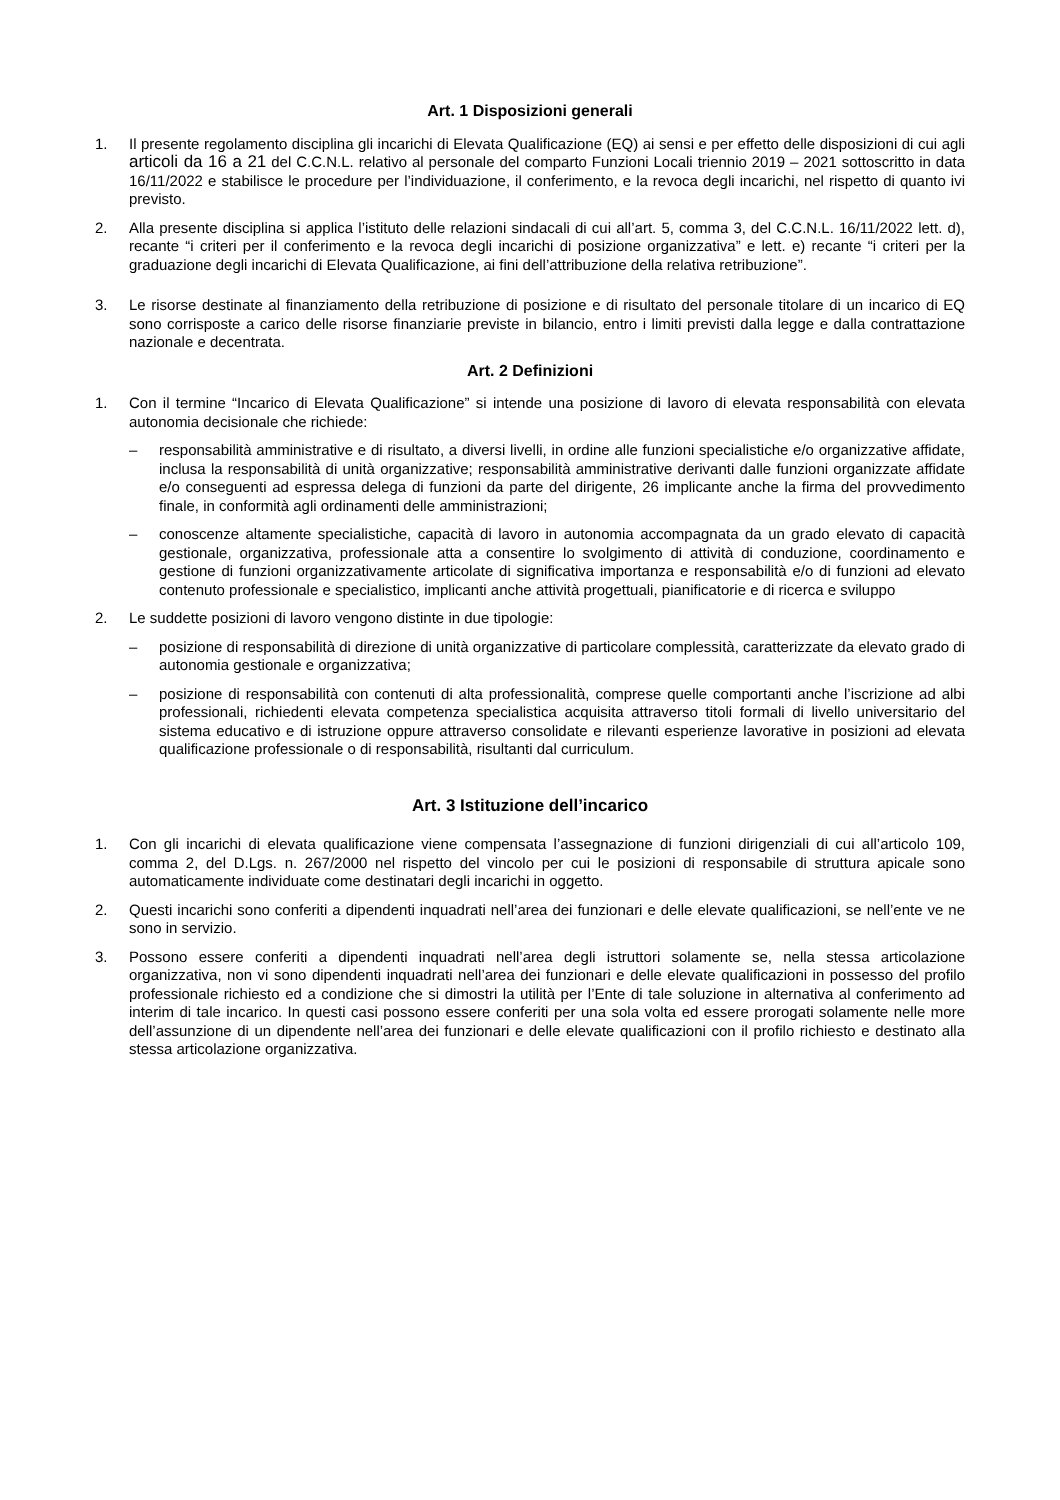Art. 1 Disposizioni generali
1. Il presente regolamento disciplina gli incarichi di Elevata Qualificazione (EQ) ai sensi e per effetto delle disposizioni di cui agli articoli da 16 a 21 del C.C.N.L. relativo al personale del comparto Funzioni Locali triennio 2019 – 2021 sottoscritto in data 16/11/2022 e stabilisce le procedure per l’individuazione, il conferimento, e la revoca degli incarichi, nel rispetto di quanto ivi previsto.
2. Alla presente disciplina si applica l’istituto delle relazioni sindacali di cui all’art. 5, comma 3, del C.C.N.L. 16/11/2022 lett. d), recante “i criteri per il conferimento e la revoca degli incarichi di posizione organizzativa” e lett. e) recante “i criteri per la graduazione degli incarichi di Elevata Qualificazione, ai fini dell’attribuzione della relativa retribuzione”.
3. Le risorse destinate al finanziamento della retribuzione di posizione e di risultato del personale titolare di un incarico di EQ sono corrisposte a carico delle risorse finanziarie previste in bilancio, entro i limiti previsti dalla legge e dalla contrattazione nazionale e decentrata.
Art. 2 Definizioni
1. Con il termine “Incarico di Elevata Qualificazione” si intende una posizione di lavoro di elevata responsabilità con elevata autonomia decisionale che richiede:
– responsabilità amministrative e di risultato, a diversi livelli, in ordine alle funzioni specialistiche e/o organizzative affidate, inclusa la responsabilità di unità organizzative; responsabilità amministrative derivanti dalle funzioni organizzate affidate e/o conseguenti ad espressa delega di funzioni da parte del dirigente, 26 implicante anche la firma del provvedimento finale, in conformità agli ordinamenti delle amministrazioni;
– conoscenze altamente specialistiche, capacità di lavoro in autonomia accompagnata da un grado elevato di capacità gestionale, organizzativa, professionale atta a consentire lo svolgimento di attività di conduzione, coordinamento e gestione di funzioni organizzativamente articolate di significativa importanza e responsabilità e/o di funzioni ad elevato contenuto professionale e specialistico, implicanti anche attività progettuali, pianificatorie e di ricerca e sviluppo
2. Le suddette posizioni di lavoro vengono distinte in due tipologie:
– posizione di responsabilità di direzione di unità organizzative di particolare complessità, caratterizzate da elevato grado di autonomia gestionale e organizzativa;
– posizione di responsabilità con contenuti di alta professionalità, comprese quelle comportanti anche l’iscrizione ad albi professionali, richiedenti elevata competenza specialistica acquisita attraverso titoli formali di livello universitario del sistema educativo e di istruzione oppure attraverso consolidate e rilevanti esperienze lavorative in posizioni ad elevata qualificazione professionale o di responsabilità, risultanti dal curriculum.
Art. 3 Istituzione dell’incarico
1. Con gli incarichi di elevata qualificazione viene compensata l’assegnazione di funzioni dirigenziali di cui all’articolo 109, comma 2, del D.Lgs. n. 267/2000 nel rispetto del vincolo per cui le posizioni di responsabile di struttura apicale sono automaticamente individuate come destinatari degli incarichi in oggetto.
2. Questi incarichi sono conferiti a dipendenti inquadrati nell’area dei funzionari e delle elevate qualificazioni, se nell’ente ve ne sono in servizio.
3. Possono essere conferiti a dipendenti inquadrati nell’area degli istruttori solamente se, nella stessa articolazione organizzativa, non vi sono dipendenti inquadrati nell’area dei funzionari e delle elevate qualificazioni in possesso del profilo professionale richiesto ed a condizione che si dimostri la utilità per l’Ente di tale soluzione in alternativa al conferimento ad interim di tale incarico. In questi casi possono essere conferiti per una sola volta ed essere prorogati solamente nelle more dell’assunzione di un dipendente nell’area dei funzionari e delle elevate qualificazioni con il profilo richiesto e destinato alla stessa articolazione organizzativa.